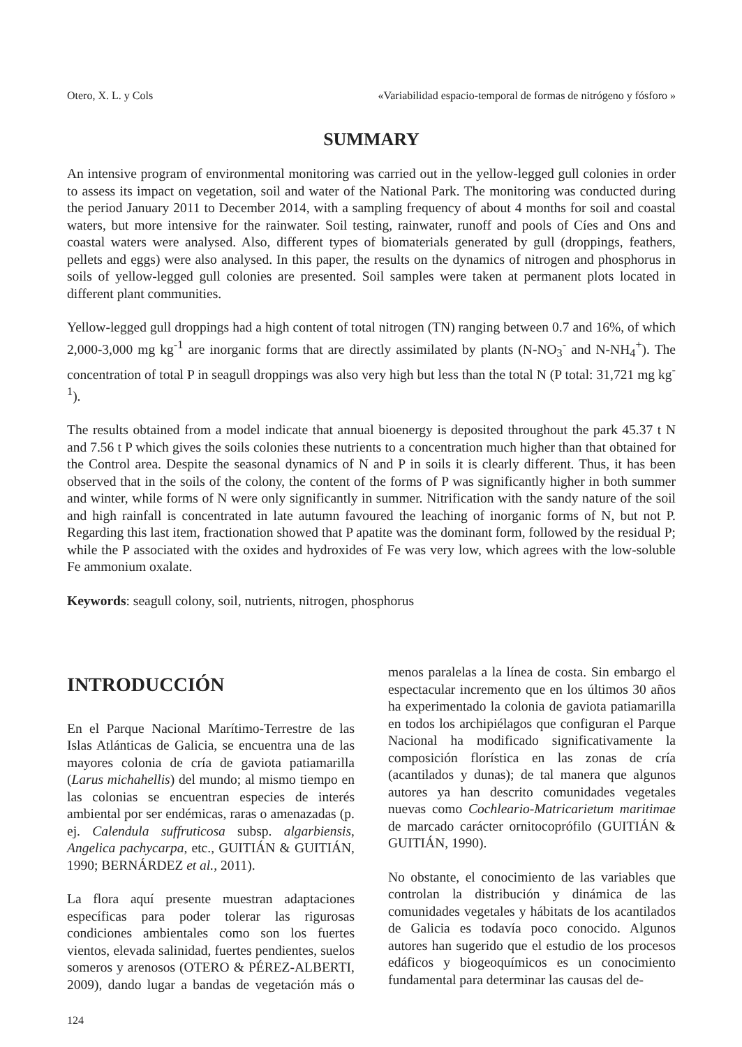Otero, X. L. y Cols «Variabilidad espacio-temporal de formas de nitrógeno y fósforo »
SUMMARY
An intensive program of environmental monitoring was carried out in the yellow-legged gull colonies in order to assess its impact on vegetation, soil and water of the National Park. The monitoring was conducted during the period January 2011 to December 2014, with a sampling frequency of about 4 months for soil and coastal waters, but more intensive for the rainwater. Soil testing, rainwater, runoff and pools of Cíes and Ons and coastal waters were analysed. Also, different types of biomaterials generated by gull (droppings, feathers, pellets and eggs) were also analysed. In this paper, the results on the dynamics of nitrogen and phosphorus in soils of yellow-legged gull colonies are presented. Soil samples were taken at permanent plots located in different plant communities.
Yellow-legged gull droppings had a high content of total nitrogen (TN) ranging between 0.7 and 16%, of which 2,000-3,000 mg kg<sup>-1</sup> are inorganic forms that are directly assimilated by plants (N-NO<sub>3</sub><sup>-</sup> and N-NH<sub>4</sub><sup>+</sup>). The concentration of total P in seagull droppings was also very high but less than the total N (P total: 31,721 mg kg<sup>-1</sup>).
The results obtained from a model indicate that annual bioenergy is deposited throughout the park 45.37 t N and 7.56 t P which gives the soils colonies these nutrients to a concentration much higher than that obtained for the Control area. Despite the seasonal dynamics of N and P in soils it is clearly different. Thus, it has been observed that in the soils of the colony, the content of the forms of P was significantly higher in both summer and winter, while forms of N were only significantly in summer. Nitrification with the sandy nature of the soil and high rainfall is concentrated in late autumn favoured the leaching of inorganic forms of N, but not P. Regarding this last item, fractionation showed that P apatite was the dominant form, followed by the residual P; while the P associated with the oxides and hydroxides of Fe was very low, which agrees with the low-soluble Fe ammonium oxalate.
Keywords: seagull colony, soil, nutrients, nitrogen, phosphorus
INTRODUCCIÓN
En el Parque Nacional Marítimo-Terrestre de las Islas Atlánticas de Galicia, se encuentra una de las mayores colonia de cría de gaviota patiamarilla (Larus michahellis) del mundo; al mismo tiempo en las colonias se encuentran especies de interés ambiental por ser endémicas, raras o amenazadas (p. ej. Calendula suffruticosa subsp. algarbiensis, Angelica pachycarpa, etc., GUITIÁN & GUITIÁN, 1990; BERNÁRDEZ et al., 2011).
La flora aquí presente muestran adaptaciones específicas para poder tolerar las rigurosas condiciones ambientales como son los fuertes vientos, elevada salinidad, fuertes pendientes, suelos someros y arenosos (OTERO & PÉREZ-ALBERTI, 2009), dando lugar a bandas de vegetación más o menos paralelas a la línea de costa. Sin embargo el espectacular incremento que en los últimos 30 años ha experimentado la colonia de gaviota patiamarilla en todos los archipiélagos que configuran el Parque Nacional ha modificado significativamente la composición florística en las zonas de cría (acantilados y dunas); de tal manera que algunos autores ya han descrito comunidades vegetales nuevas como Cochleario-Matricarietum maritimae de marcado carácter ornitocoprófilo (GUITIÁN & GUITIÁN, 1990).
No obstante, el conocimiento de las variables que controlan la distribución y dinámica de las comunidades vegetales y hábitats de los acantilados de Galicia es todavía poco conocido. Algunos autores han sugerido que el estudio de los procesos edáficos y biogeoquímicos es un conocimiento fundamental para determinar las causas del de-
124